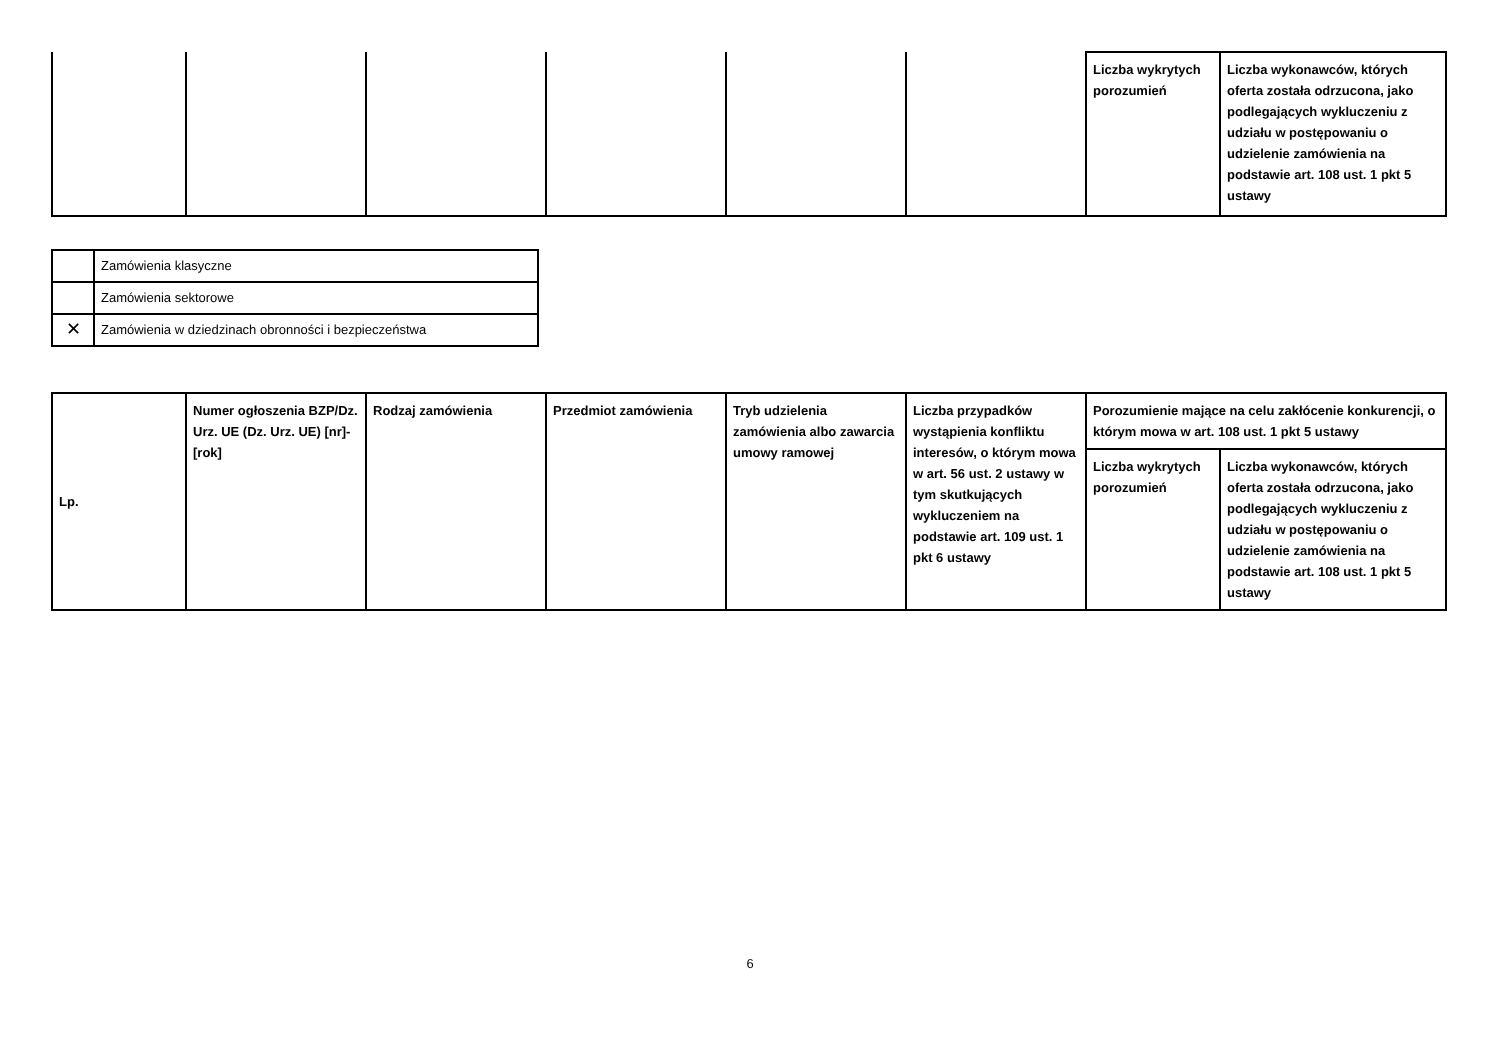| | | | | | | Liczba wykrytych porozumień | Liczba wykonawców, których oferta została odrzucona, jako podlegających wykluczeniu z udziału w postępowaniu o udzielenie zamówienia na podstawie art. 108 ust. 1 pkt 5 ustawy |
| | Zamówienia klasyczne |
| | Zamówienia sektorowe |
| ✕ | Zamówienia w dziedzinach obronności i bezpieczeństwa |
| Lp. | Numer ogłoszenia BZP/Dz. Urz. UE (Dz. Urz. UE) [nr]-[rok] | Rodzaj zamówienia | Przedmiot zamówienia | Tryb udzielenia zamówienia albo zawarcia umowy ramowej | Liczba przypadków wystąpienia konfliktu interesów, o którym mowa w art. 56 ust. 2 ustawy w tym skutkujących wykluczeniem na podstawie art. 109 ust. 1 pkt 6 ustawy | Porozumienie mające na celu zakłócenie konkurencji, o którym mowa w art. 108 ust. 1 pkt 5 ustawy | |
| --- | --- | --- | --- | --- | --- | --- | --- |
| | | | | | | Liczba wykrytych porozumień | Liczba wykonawców, których oferta została odrzucona, jako podlegających wykluczeniu z udziału w postępowaniu o udzielenie zamówienia na podstawie art. 108 ust. 1 pkt 5 ustawy |
6